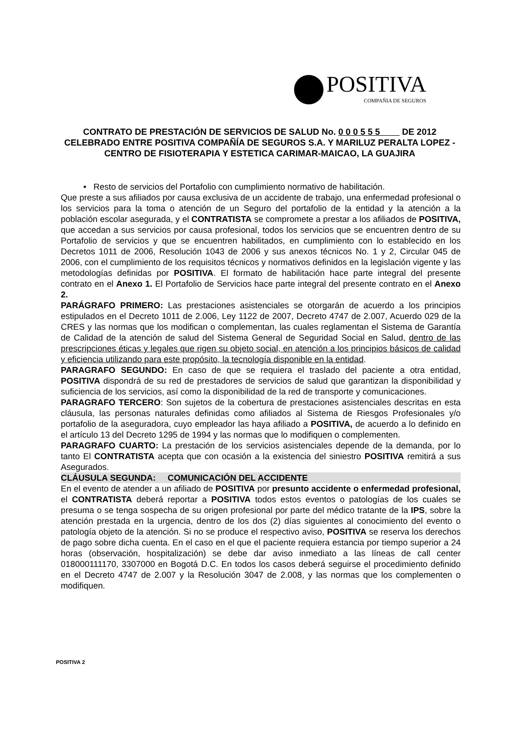POSITIVA
COMPAÑIA DE SEGUROS
CONTRATO DE PRESTACIÓN DE SERVICIOS DE SALUD No. 0 0 0 5 5 5 DE 2012
CELEBRADO ENTRE POSITIVA COMPAÑÍA DE SEGUROS S.A. Y MARILUZ PERALTA LOPEZ - CENTRO DE FISIOTERAPIA Y ESTETICA CARIMAR-MAICAO, LA GUAJIRA
• Resto de servicios del Portafolio con cumplimiento normativo de habilitación.
Que preste a sus afiliados por causa exclusiva de un accidente de trabajo, una enfermedad profesional o los servicios para la toma o atención de un Seguro del portafolio de la entidad y la atención a la población escolar asegurada, y el CONTRATISTA se compromete a prestar a los afiliados de POSITIVA, que accedan a sus servicios por causa profesional, todos los servicios que se encuentren dentro de su Portafolio de servicios y que se encuentren habilitados, en cumplimiento con lo establecido en los Decretos 1011 de 2006, Resolución 1043 de 2006 y sus anexos técnicos No. 1 y 2, Circular 045 de 2006, con el cumplimiento de los requisitos técnicos y normativos definidos en la legislación vigente y las metodologías definidas por POSITIVA. El formato de habilitación hace parte integral del presente contrato en el Anexo 1. El Portafolio de Servicios hace parte integral del presente contrato en el Anexo 2.
PARÁGRAFO PRIMERO: Las prestaciones asistenciales se otorgarán de acuerdo a los principios estipulados en el Decreto 1011 de 2.006, Ley 1122 de 2007, Decreto 4747 de 2.007, Acuerdo 029 de la CRES y las normas que los modifican o complementan, las cuales reglamentan el Sistema de Garantía de Calidad de la atención de salud del Sistema General de Seguridad Social en Salud, dentro de las prescripciones éticas y legales que rigen su objeto social, en atención a los principios básicos de calidad y eficiencia utilizando para este propósito, la tecnología disponible en la entidad.
PARAGRAFO SEGUNDO: En caso de que se requiera el traslado del paciente a otra entidad, POSITIVA dispondrá de su red de prestadores de servicios de salud que garantizan la disponibilidad y suficiencia de los servicios, así como la disponibilidad de la red de transporte y comunicaciones.
PARAGRAFO TERCERO: Son sujetos de la cobertura de prestaciones asistenciales descritas en esta cláusula, las personas naturales definidas como afiliados al Sistema de Riesgos Profesionales y/o portafolio de la aseguradora, cuyo empleador las haya afiliado a POSITIVA, de acuerdo a lo definido en el artículo 13 del Decreto 1295 de 1994 y las normas que lo modifiquen o complementen.
PARAGRAFO CUARTO: La prestación de los servicios asistenciales depende de la demanda, por lo tanto El CONTRATISTA acepta que con ocasión a la existencia del siniestro POSITIVA remitirá a sus Asegurados.
CLÁUSULA SEGUNDA: COMUNICACIÓN DEL ACCIDENTE
En el evento de atender a un afiliado de POSITIVA por presunto accidente o enfermedad profesional, el CONTRATISTA deberá reportar a POSITIVA todos estos eventos o patologías de los cuales se presuma o se tenga sospecha de su origen profesional por parte del médico tratante de la IPS, sobre la atención prestada en la urgencia, dentro de los dos (2) días siguientes al conocimiento del evento o patología objeto de la atención. Si no se produce el respectivo aviso, POSITIVA se reserva los derechos de pago sobre dicha cuenta. En el caso en el que el paciente requiera estancia por tiempo superior a 24 horas (observación, hospitalización) se debe dar aviso inmediato a las líneas de call center 018000111170, 3307000 en Bogotá D.C. En todos los casos deberá seguirse el procedimiento definido en el Decreto 4747 de 2.007 y la Resolución 3047 de 2.008, y las normas que los complementen o modifiquen.
POSITIVA 2